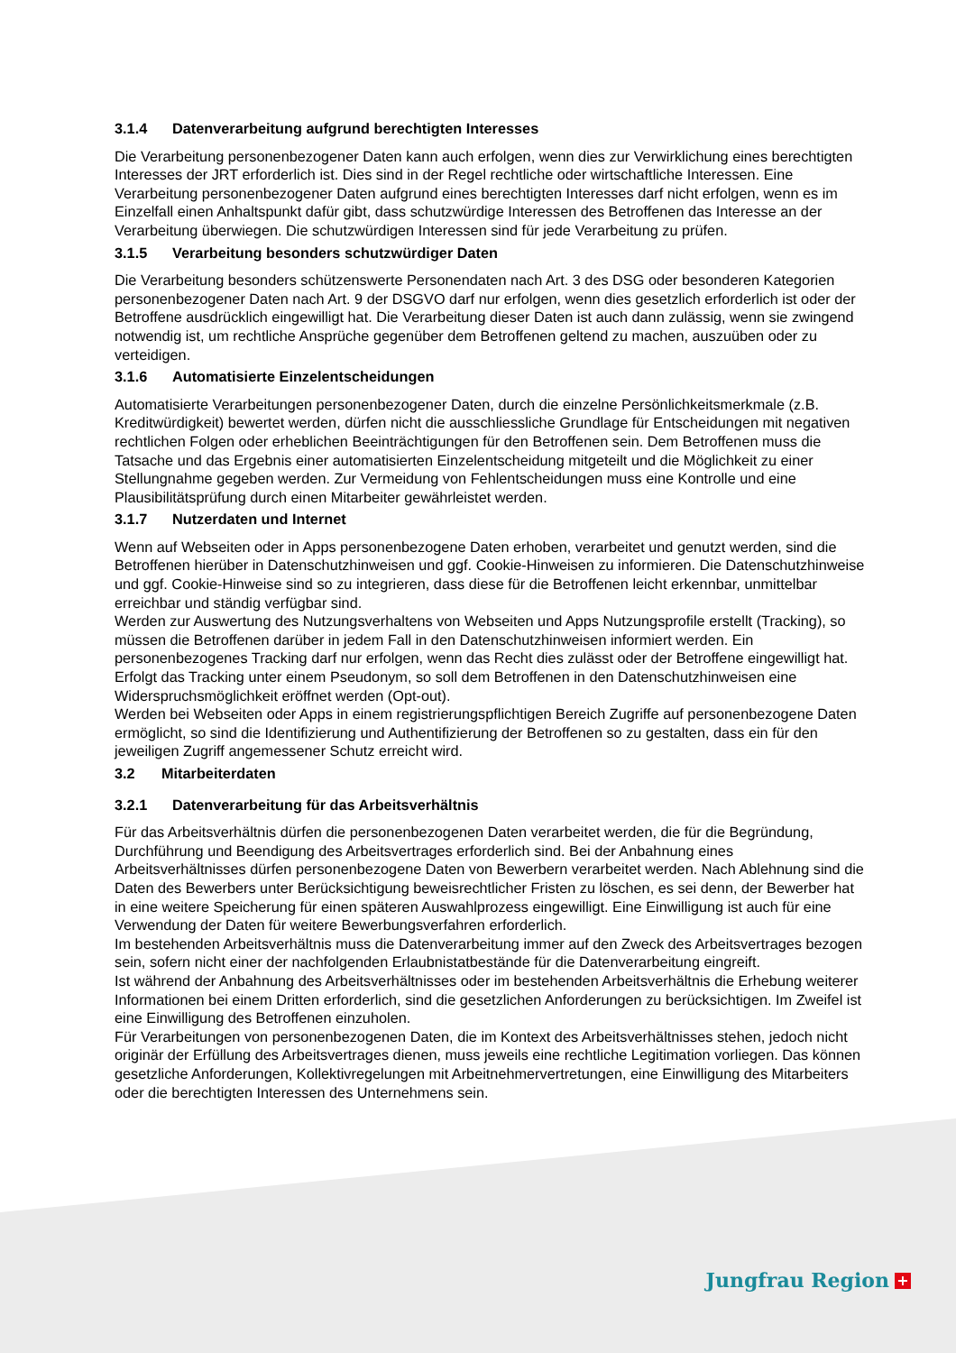3.1.4 Datenverarbeitung aufgrund berechtigten Interesses
Die Verarbeitung personenbezogener Daten kann auch erfolgen, wenn dies zur Verwirklichung eines berechtigten Interesses der JRT erforderlich ist. Dies sind in der Regel rechtliche oder wirtschaftliche Interessen. Eine Verarbeitung personenbezogener Daten aufgrund eines berechtigten Interesses darf nicht erfolgen, wenn es im Einzelfall einen Anhaltspunkt dafür gibt, dass schutzwürdige Interessen des Betroffenen das Interesse an der Verarbeitung überwiegen. Die schutzwürdigen Interessen sind für jede Verarbeitung zu prüfen.
3.1.5 Verarbeitung besonders schutzwürdiger Daten
Die Verarbeitung besonders schützenswerte Personendaten nach Art. 3 des DSG oder besonderen Kategorien personenbezogener Daten nach Art. 9 der DSGVO darf nur erfolgen, wenn dies gesetzlich erforderlich ist oder der Betroffene ausdrücklich eingewilligt hat. Die Verarbeitung dieser Daten ist auch dann zulässig, wenn sie zwingend notwendig ist, um rechtliche Ansprüche gegenüber dem Betroffenen geltend zu machen, auszuüben oder zu verteidigen.
3.1.6 Automatisierte Einzelentscheidungen
Automatisierte Verarbeitungen personenbezogener Daten, durch die einzelne Persönlichkeitsmerkmale (z.B. Kreditwürdigkeit) bewertet werden, dürfen nicht die ausschliessliche Grundlage für Entscheidungen mit negativen rechtlichen Folgen oder erheblichen Beeinträchtigungen für den Betroffenen sein. Dem Betroffenen muss die Tatsache und das Ergebnis einer automatisierten Einzelentscheidung mitgeteilt und die Möglichkeit zu einer Stellungnahme gegeben werden. Zur Vermeidung von Fehlentscheidungen muss eine Kontrolle und eine Plausibilitätsprüfung durch einen Mitarbeiter gewährleistet werden.
3.1.7 Nutzerdaten und Internet
Wenn auf Webseiten oder in Apps personenbezogene Daten erhoben, verarbeitet und genutzt werden, sind die Betroffenen hierüber in Datenschutzhinweisen und ggf. Cookie-Hinweisen zu informieren. Die Datenschutzhinweise und ggf. Cookie-Hinweise sind so zu integrieren, dass diese für die Betroffenen leicht erkennbar, unmittelbar erreichbar und ständig verfügbar sind.
Werden zur Auswertung des Nutzungsverhaltens von Webseiten und Apps Nutzungsprofile erstellt (Tracking), so müssen die Betroffenen darüber in jedem Fall in den Datenschutzhinweisen informiert werden. Ein personenbezogenes Tracking darf nur erfolgen, wenn das Recht dies zulässt oder der Betroffene eingewilligt hat. Erfolgt das Tracking unter einem Pseudonym, so soll dem Betroffenen in den Datenschutzhinweisen eine Widerspruchsmöglichkeit eröffnet werden (Opt-out).
Werden bei Webseiten oder Apps in einem registrierungspflichtigen Bereich Zugriffe auf personenbezogene Daten ermöglicht, so sind die Identifizierung und Authentifizierung der Betroffenen so zu gestalten, dass ein für den jeweiligen Zugriff angemessener Schutz erreicht wird.
3.2 Mitarbeiterdaten
3.2.1 Datenverarbeitung für das Arbeitsverhältnis
Für das Arbeitsverhältnis dürfen die personenbezogenen Daten verarbeitet werden, die für die Begründung, Durchführung und Beendigung des Arbeitsvertrages erforderlich sind. Bei der Anbahnung eines Arbeitsverhältnisses dürfen personenbezogene Daten von Bewerbern verarbeitet werden. Nach Ablehnung sind die Daten des Bewerbers unter Berücksichtigung beweisrechtlicher Fristen zu löschen, es sei denn, der Bewerber hat in eine weitere Speicherung für einen späteren Auswahlprozess eingewilligt. Eine Einwilligung ist auch für eine Verwendung der Daten für weitere Bewerbungsverfahren erforderlich.
Im bestehenden Arbeitsverhältnis muss die Datenverarbeitung immer auf den Zweck des Arbeitsvertrages bezogen sein, sofern nicht einer der nachfolgenden Erlaubnistatbestände für die Datenverarbeitung eingreift.
Ist während der Anbahnung des Arbeitsverhältnisses oder im bestehenden Arbeitsverhältnis die Erhebung weiterer Informationen bei einem Dritten erforderlich, sind die gesetzlichen Anforderungen zu berücksichtigen. Im Zweifel ist eine Einwilligung des Betroffenen einzuholen.
Für Verarbeitungen von personenbezogenen Daten, die im Kontext des Arbeitsverhältnisses stehen, jedoch nicht originär der Erfüllung des Arbeitsvertrages dienen, muss jeweils eine rechtliche Legitimation vorliegen. Das können gesetzliche Anforderungen, Kollektivregelungen mit Arbeitnehmervertretungen, eine Einwilligung des Mitarbeiters oder die berechtigten Interessen des Unternehmens sein.
Jungfrau Region +